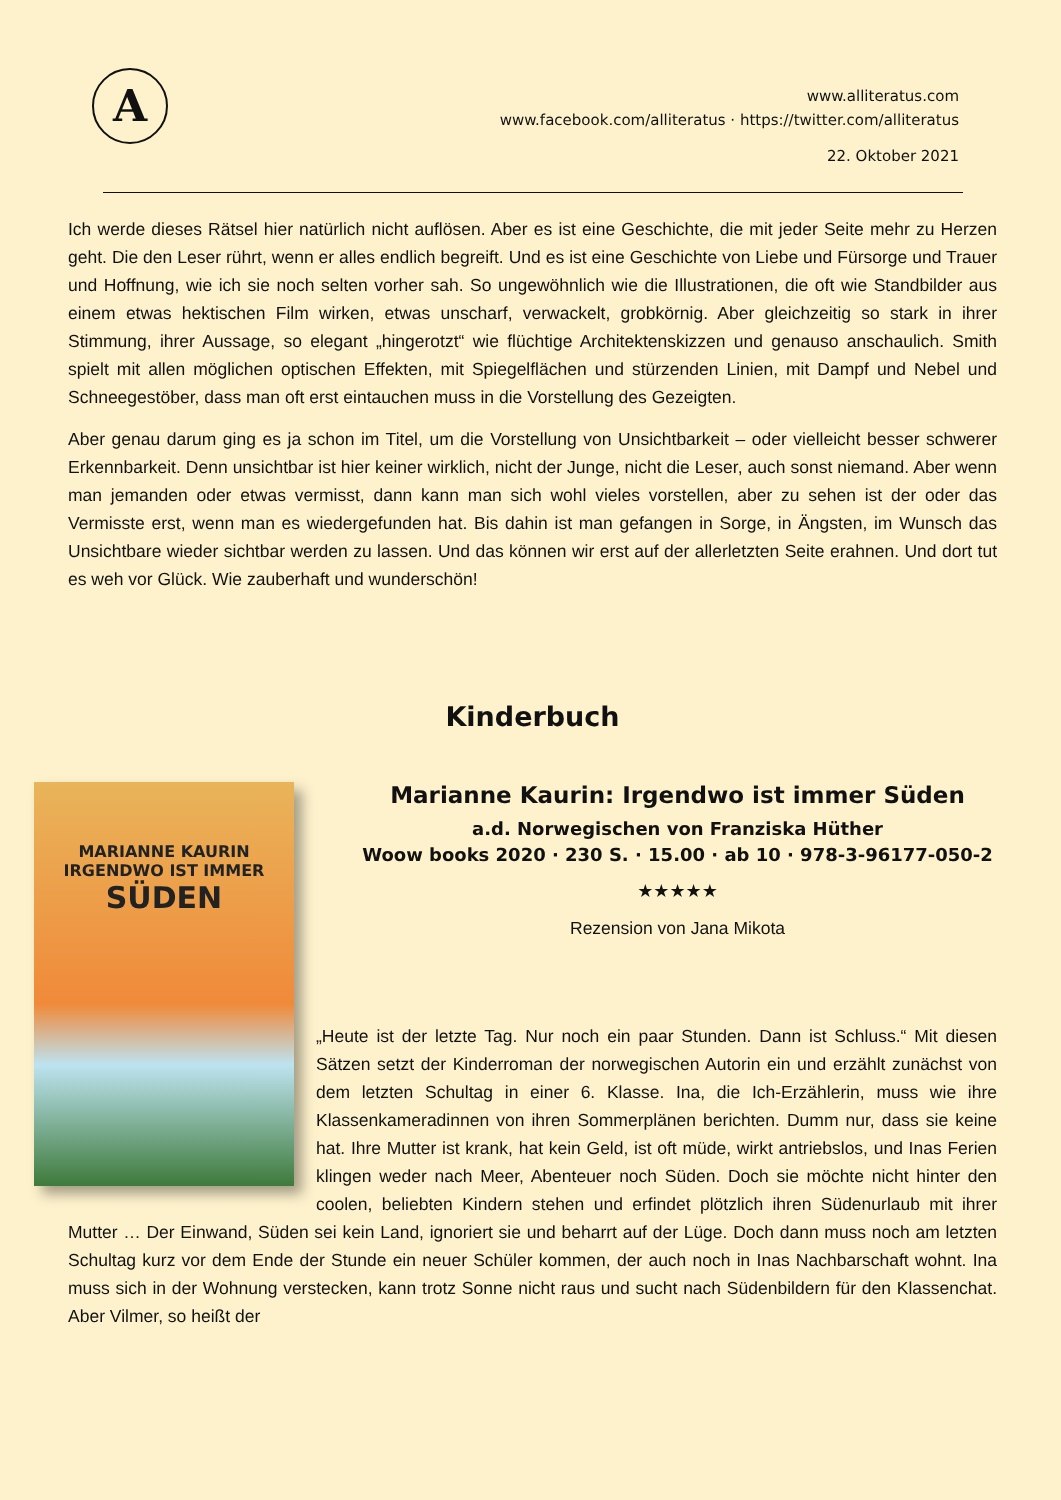A
www.alliteratus.com
www.facebook.com/alliteratus · https://twitter.com/alliteratus
22. Oktober 2021
Ich werde dieses Rätsel hier natürlich nicht auflösen. Aber es ist eine Geschichte, die mit jeder Seite mehr zu Herzen geht. Die den Leser rührt, wenn er alles endlich begreift. Und es ist eine Geschichte von Liebe und Fürsorge und Trauer und Hoffnung, wie ich sie noch selten vorher sah. So ungewöhnlich wie die Illustrationen, die oft wie Standbilder aus einem etwas hektischen Film wirken, etwas unscharf, verwackelt, grobkörnig. Aber gleichzeitig so stark in ihrer Stimmung, ihrer Aussage, so elegant „hingerotzt“ wie flüchtige Architektenskizzen und genauso anschaulich. Smith spielt mit allen möglichen optischen Effekten, mit Spiegelflächen und stürzenden Linien, mit Dampf und Nebel und Schneegestöber, dass man oft erst eintauchen muss in die Vorstellung des Gezeigten.
Aber genau darum ging es ja schon im Titel, um die Vorstellung von Unsichtbarkeit – oder vielleicht besser schwerer Erkennbarkeit. Denn unsichtbar ist hier keiner wirklich, nicht der Junge, nicht die Leser, auch sonst niemand. Aber wenn man jemanden oder etwas vermisst, dann kann man sich wohl vieles vorstellen, aber zu sehen ist der oder das Vermisste erst, wenn man es wiedergefunden hat. Bis dahin ist man gefangen in Sorge, in Ängsten, im Wunsch das Unsichtbare wieder sichtbar werden zu lassen. Und das können wir erst auf der allerletzten Seite erahnen. Und dort tut es weh vor Glück. Wie zauberhaft und wunderschön!
Kinderbuch
MARIANNE KAURIN
IRGENDWO IST IMMER
SÜDEN
Marianne Kaurin: Irgendwo ist immer Süden
a.d. Norwegischen von Franziska Hüther
Woow books 2020 · 230 S. · 15.00 · ab 10 · 978-3-96177-050-2
★★★★★
Rezension von Jana Mikota
„Heute ist der letzte Tag. Nur noch ein paar Stunden. Dann ist Schluss.“ Mit diesen Sätzen setzt der Kinderroman der norwegischen Autorin ein und erzählt zunächst von dem letzten Schultag in einer 6. Klasse. Ina, die Ich-Erzählerin, muss wie ihre Klassenkameradinnen von ihren Sommerplänen berichten. Dumm nur, dass sie keine hat. Ihre Mutter ist krank, hat kein Geld, ist oft müde, wirkt antriebslos, und Inas Ferien klingen weder nach Meer, Abenteuer noch Süden. Doch sie möchte nicht hinter den coolen, beliebten Kindern stehen und erfindet plötzlich ihren Südenurlaub mit ihrer Mutter … Der Einwand, Süden sei kein Land, ignoriert sie und beharrt auf der Lüge. Doch dann muss noch am letzten Schultag kurz vor dem Ende der Stunde ein neuer Schüler kommen, der auch noch in Inas Nachbarschaft wohnt. Ina muss sich in der Wohnung verstecken, kann trotz Sonne nicht raus und sucht nach Südenbildern für den Klassenchat. Aber Vilmer, so heißt der